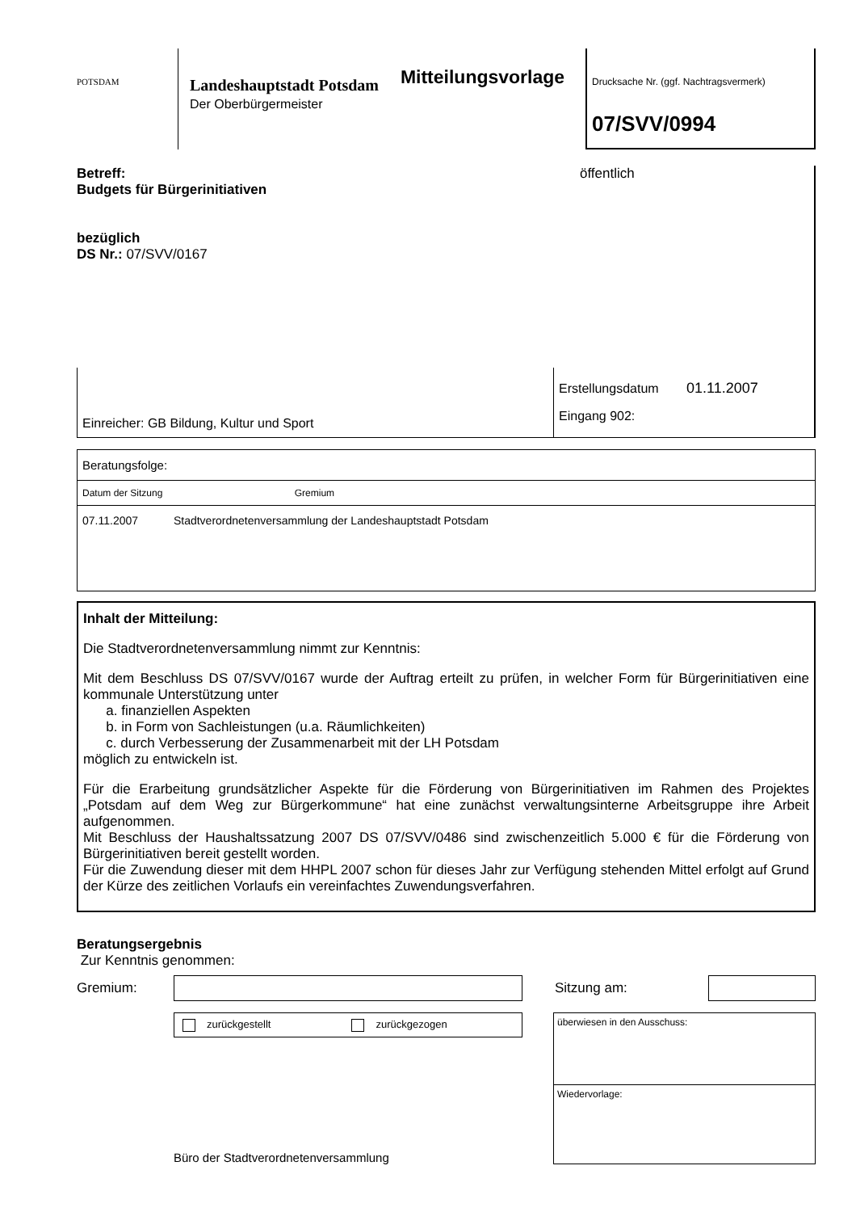POTSDAM
Landeshauptstadt Potsdam
Der Oberbürgermeister
Mitteilungsvorlage
Drucksache Nr. (ggf. Nachtragsvermerk)
07/SVV/0994
Betreff:
Budgets für Bürgerinitiativen
bezüglich
DS Nr.: 07/SVV/0167
öffentlich
| Einreicher: GB Bildung, Kultur und Sport | Erstellungsdatum 01.11.2007 Eingang 902: |
Beratungsfolge:
Datum der Sitzung Gremium
07.11.2007 Stadtverordnetenversammlung der Landeshauptstadt Potsdam
Inhalt der Mitteilung:
Die Stadtverordnetenversammlung nimmt zur Kenntnis:
Mit dem Beschluss DS 07/SVV/0167 wurde der Auftrag erteilt zu prüfen, in welcher Form für Bürgerinitiativen eine kommunale Unterstützung unter
a. finanziellen Aspekten
b. in Form von Sachleistungen (u.a. Räumlichkeiten)
c. durch Verbesserung der Zusammenarbeit mit der LH Potsdam
möglich zu entwickeln ist.
Für die Erarbeitung grundsätzlicher Aspekte für die Förderung von Bürgerinitiativen im Rahmen des Projektes „Potsdam auf dem Weg zur Bürgerkommune“ hat eine zunächst verwaltungsinterne Arbeitsgruppe ihre Arbeit aufgenommen.
Mit Beschluss der Haushaltssatzung 2007 DS 07/SVV/0486 sind zwischenzeitlich 5.000 € für die Förderung von Bürgerinitiativen bereit gestellt worden.
Für die Zuwendung dieser mit dem HHPL 2007 schon für dieses Jahr zur Verfügung stehenden Mittel erfolgt auf Grund der Kürze des zeitlichen Vorlaufs ein vereinfachtes Zuwendungsverfahren.
Beratungsergebnis
Zur Kenntnis genommen:
Gremium: Sitzung am:
zurückgestellt zurückgezogen
Büro der Stadtverordnetenversammlung
überwiesen in den Ausschuss:
Wiedervorlage: